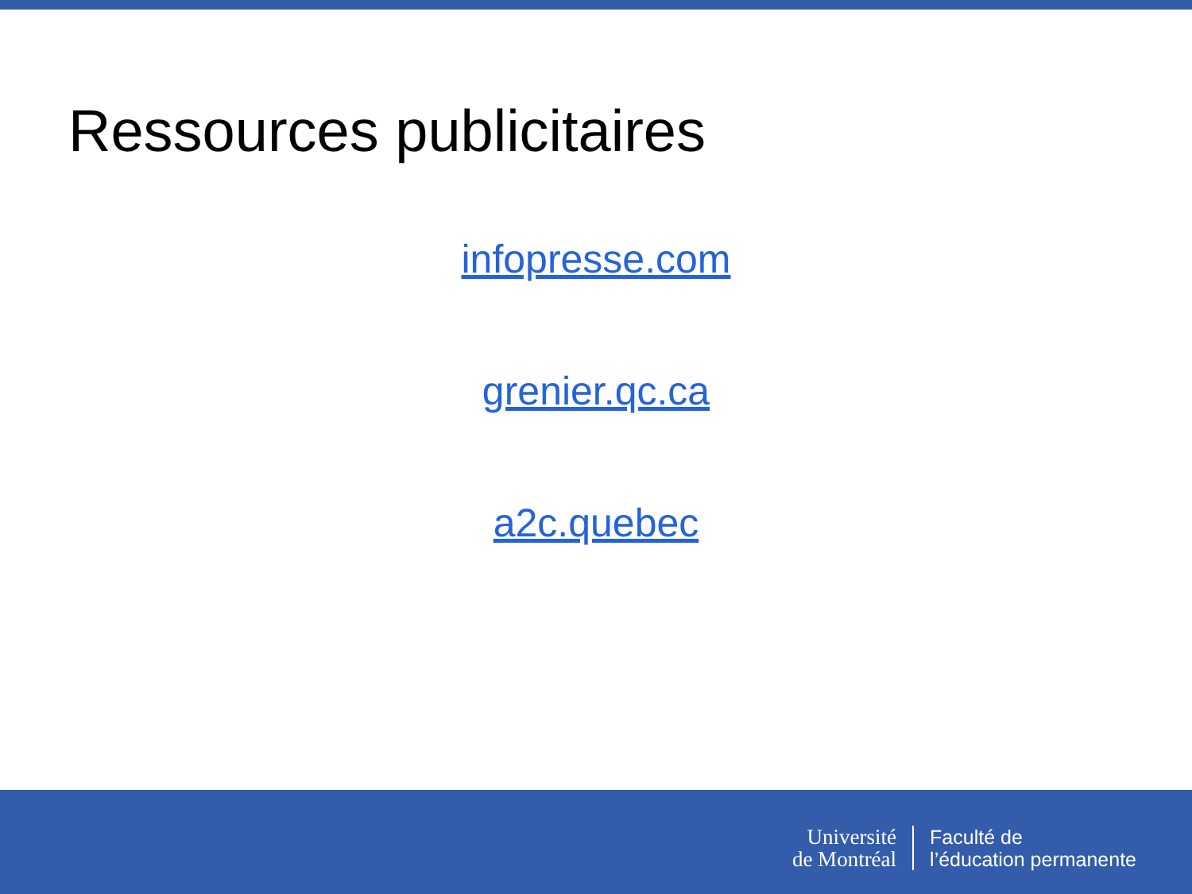Ressources publicitaires
infopresse.com
grenier.qc.ca
a2c.quebec
Université
de Montréal
Faculté de
l’éducation permanente